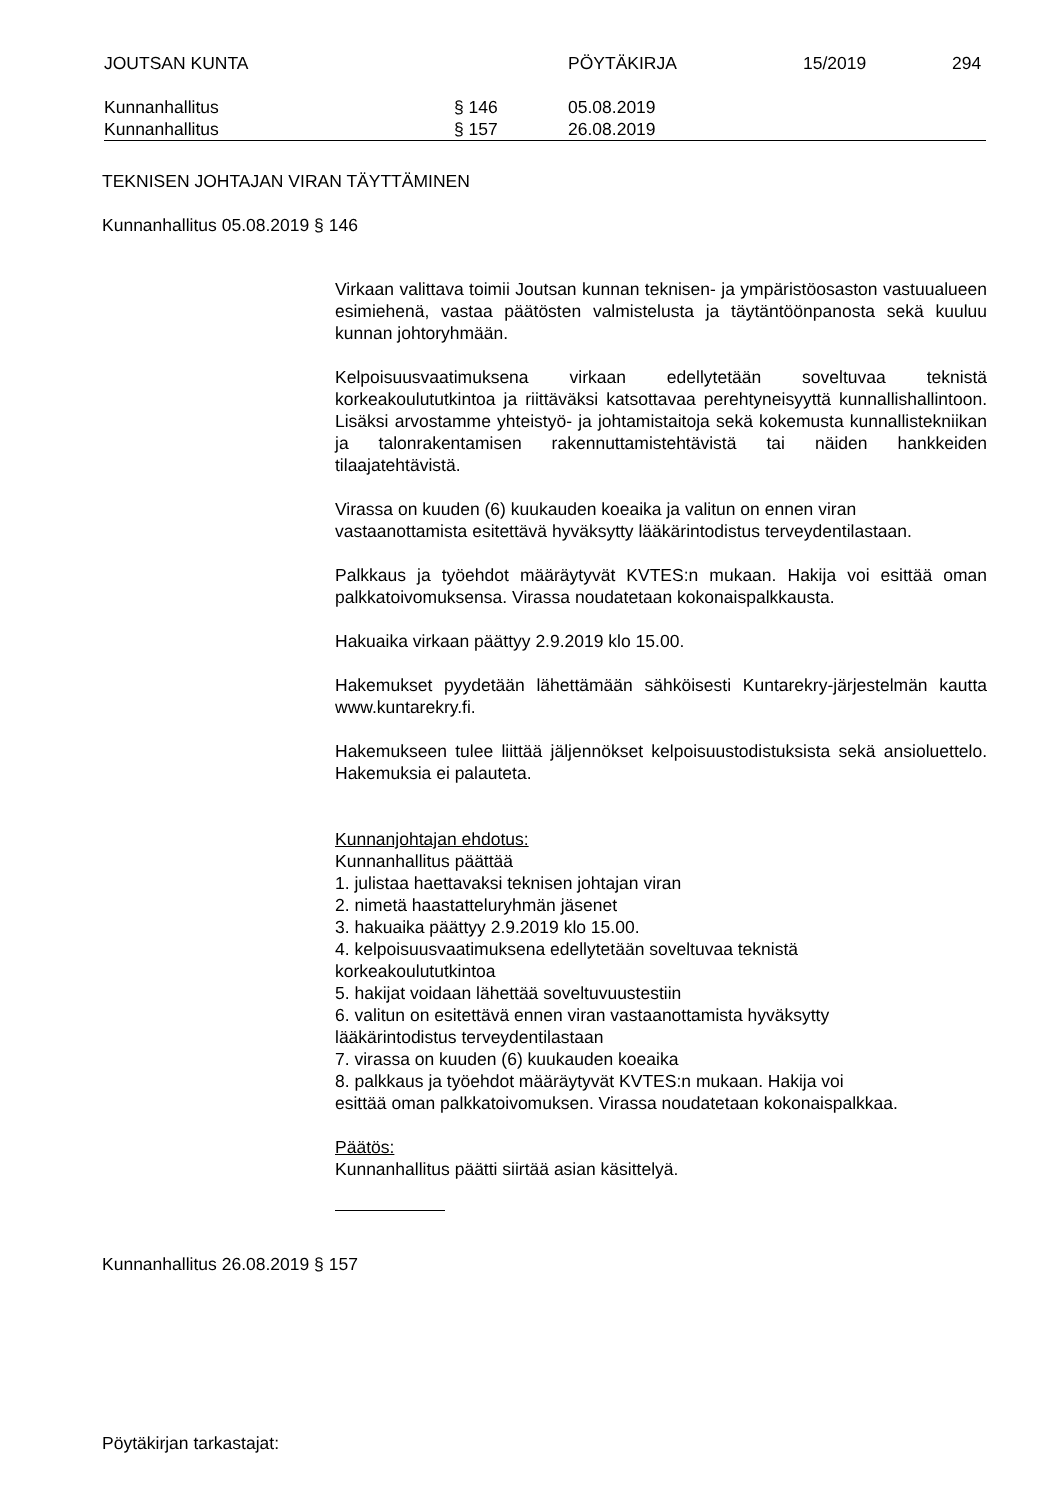JOUTSAN KUNTA PÖYTÄKIRJA 15/2019 294
Kunnanhallitus § 146 05.08.2019
Kunnanhallitus § 157 26.08.2019
TEKNISEN JOHTAJAN VIRAN TÄYTTÄMINEN
Kunnanhallitus 05.08.2019 § 146
Virkaan valittava toimii Joutsan kunnan teknisen- ja ympäristöosaston vastuualueen esimiehenä, vastaa päätösten valmistelusta ja täytäntöönpanosta sekä kuuluu kunnan johtoryhmään.
Kelpoisuusvaatimuksena virkaan edellytetään soveltuvaa teknistä korkeakoulututkintoa ja riittäväksi katsottavaa perehtyneisyyttä kunnallishallintoon. Lisäksi arvostamme yhteistyö- ja johtamistaitoja sekä kokemusta kunnallistekniikan ja talonrakentamisen rakennuttamistehtävistä tai näiden hankkeiden tilaajatehtävistä.
Virassa on kuuden (6) kuukauden koeaika ja valitun on ennen viran vastaanottamista esitettävä hyväksytty lääkärintodistus terveydentilastaan.
Palkkaus ja työehdot määräytyvät KVTES:n mukaan. Hakija voi esittää oman palkkatoivomuksensa. Virassa noudatetaan kokonaispalkkausta.
Hakuaika virkaan päättyy 2.9.2019 klo 15.00.
Hakemukset pyydetään lähettämään sähköisesti Kuntarekry-järjestelmän kautta www.kuntarekry.fi.
Hakemukseen tulee liittää jäljennökset kelpoisuustodistuksista sekä ansioluettelo. Hakemuksia ei palauteta.
Kunnanjohtajan ehdotus:
Kunnanhallitus päättää
1. julistaa haettavaksi teknisen johtajan viran
2. nimetä haastatteluryhmän jäsenet
3. hakuaika päättyy 2.9.2019 klo 15.00.
4. kelpoisuusvaatimuksena edellytetään soveltuvaa teknistä
korkeakoulututkintoa
5. hakijat voidaan lähettää soveltuvuustestiin
6. valitun on esitettävä ennen viran vastaanottamista hyväksytty
lääkärintodistus terveydentilastaan
7. virassa on kuuden (6) kuukauden koeaika
8. palkkaus ja työehdot määräytyvät KVTES:n mukaan. Hakija voi
esittää oman palkkatoivomuksen. Virassa noudatetaan kokonaispalkkaa.
Päätös:
Kunnanhallitus päätti siirtää asian käsittelyä.
Kunnanhallitus 26.08.2019 § 157
Pöytäkirjan tarkastajat: